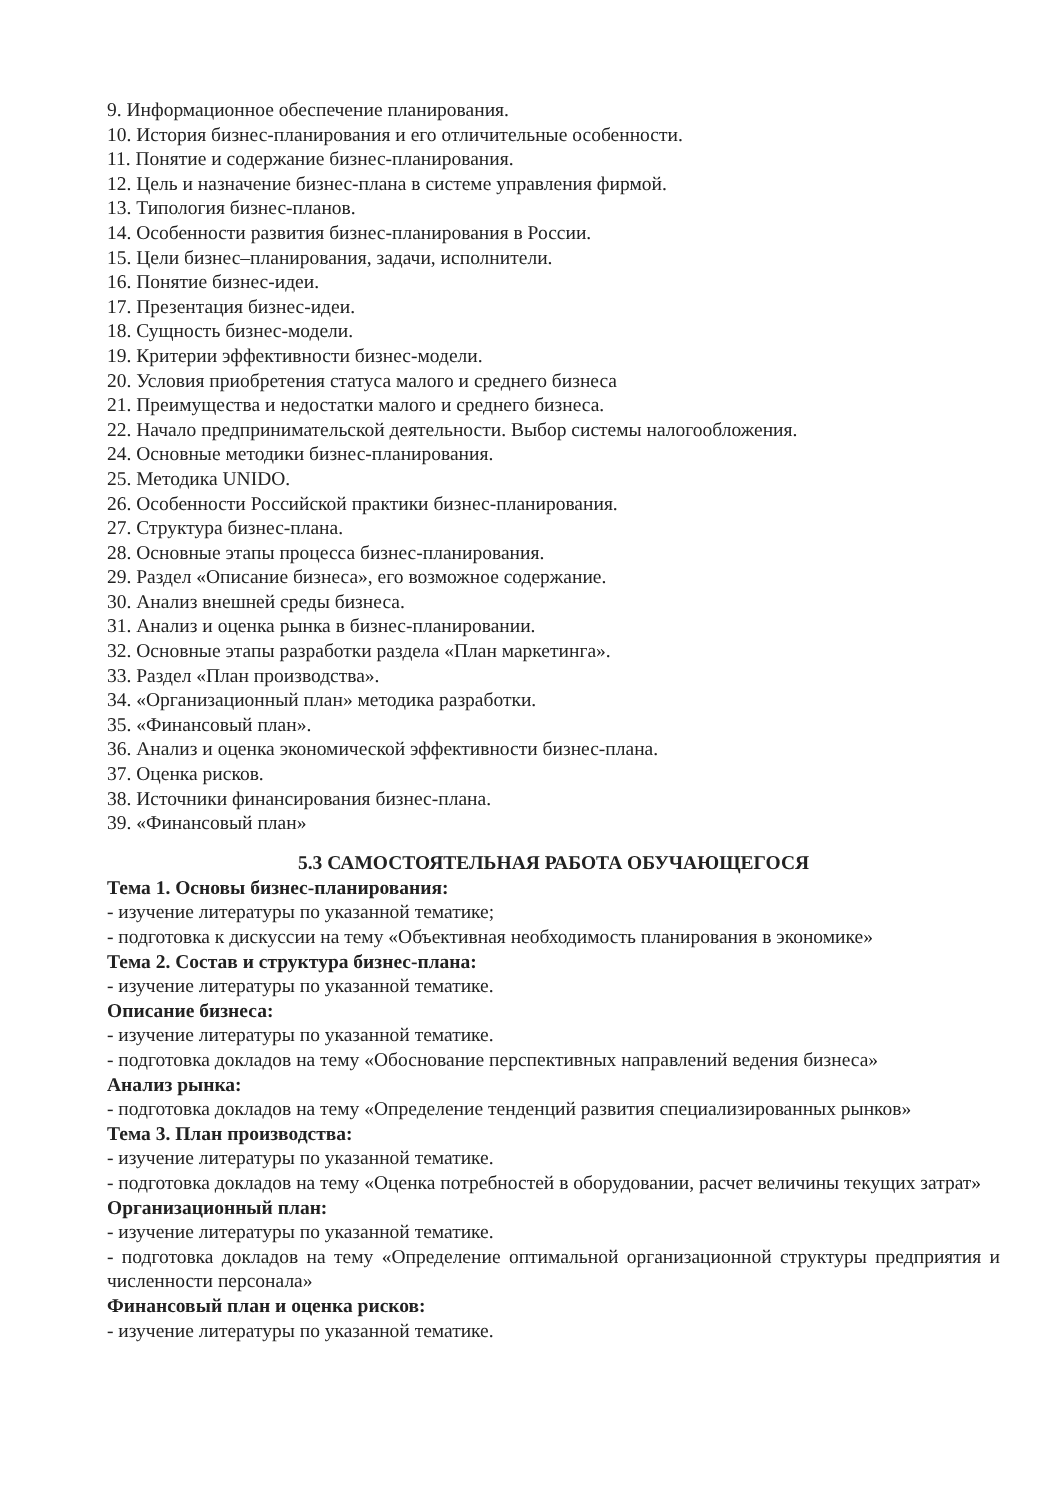9. Информационное обеспечение планирования.
10. История бизнес-планирования и его отличительные особенности.
11. Понятие и содержание бизнес-планирования.
12. Цель и назначение бизнес-плана в системе управления фирмой.
13. Типология бизнес-планов.
14. Особенности развития бизнес-планирования в России.
15. Цели бизнес–планирования, задачи, исполнители.
16. Понятие бизнес-идеи.
17. Презентация бизнес-идеи.
18. Сущность бизнес-модели.
19. Критерии эффективности бизнес-модели.
20. Условия приобретения статуса малого и среднего бизнеса
21. Преимущества и недостатки малого и среднего бизнеса.
22. Начало предпринимательской деятельности. Выбор системы налогообложения.
24. Основные методики бизнес-планирования.
25. Методика UNIDO.
26. Особенности Российской практики бизнес-планирования.
27. Структура бизнес-плана.
28. Основные этапы процесса бизнес-планирования.
29. Раздел «Описание бизнеса», его возможное содержание.
30. Анализ внешней среды бизнеса.
31. Анализ и оценка рынка в бизнес-планировании.
32. Основные этапы разработки раздела «План маркетинга».
33. Раздел «План производства».
34. «Организационный план» методика разработки.
35. «Финансовый план».
36. Анализ и оценка экономической эффективности бизнес-плана.
37. Оценка рисков.
38. Источники финансирования бизнес-плана.
39. «Финансовый план»
5.3 САМОСТОЯТЕЛЬНАЯ РАБОТА ОБУЧАЮЩЕГОСЯ
Тема 1. Основы бизнес-планирования:
- изучение литературы по указанной тематике;
- подготовка к дискуссии на тему «Объективная необходимость планирования в экономике»
Тема 2. Состав и структура бизнес-плана:
- изучение литературы по указанной тематике.
Описание бизнеса:
- изучение литературы по указанной тематике.
- подготовка докладов на тему «Обоснование перспективных направлений ведения бизнеса»
Анализ рынка:
- подготовка докладов на тему «Определение тенденций развития специализированных рынков»
Тема 3. План производства:
- изучение литературы по указанной тематике.
- подготовка докладов на тему «Оценка потребностей в оборудовании, расчет величины текущих затрат»
Организационный план:
- изучение литературы по указанной тематике.
- подготовка докладов на тему «Определение оптимальной организационной структуры предприятия и численности персонала»
Финансовый план и оценка рисков:
- изучение литературы по указанной тематике.